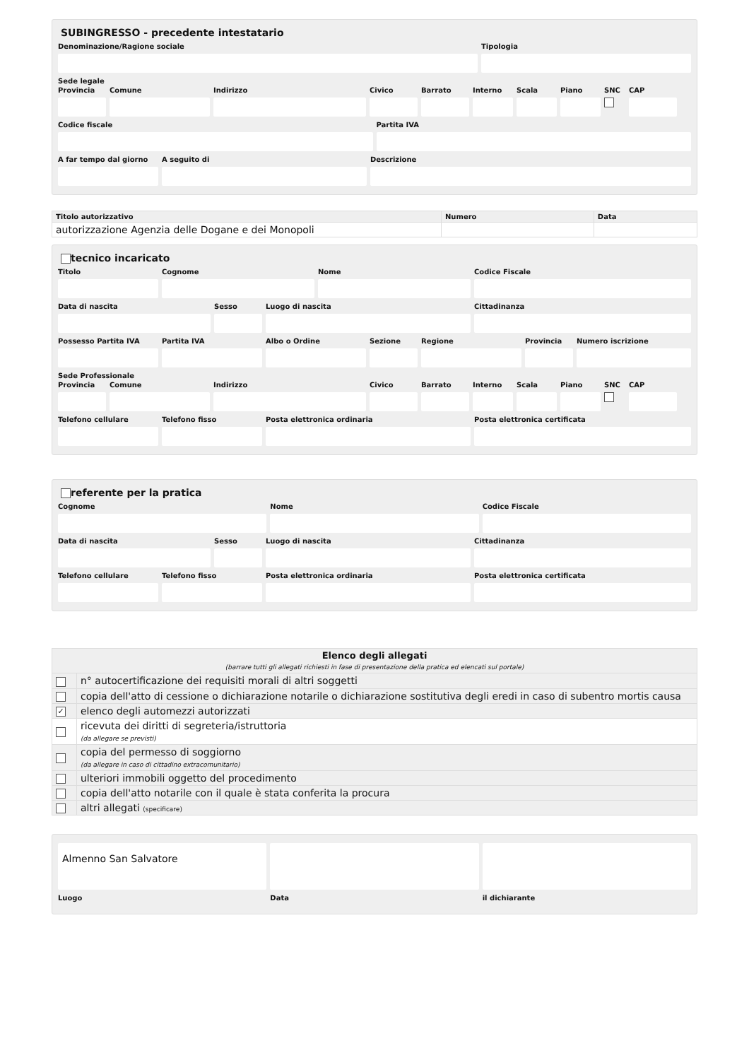SUBINGRESSO - precedente intestatario
Denominazione/Ragione sociale Tipologia
Sede legale
Provincia
Comune Indirizzo Civico Barrato Interno
Scala Piano SNC CAP
Codice fiscale Partita IVA
A far tempo dal giorno
A seguito di Descrizione
| Titolo autorizzativo | Numero | Data |
| --- | --- | --- |
| autorizzazione Agenzia delle Dogane e dei Monopoli | | |
tecnico incaricato
Titolo Cognome Nome Codice Fiscale
Data di nascita Sesso Luogo di nascita Cittadinanza
Possesso Partita IVA
Partita IVA Albo o Ordine Sezione Regione Provincia
Numero iscrizione
Sede Professionale
Provincia
Comune Indirizzo Civico Barrato Interno
Scala Piano SNC CAP
Telefono cellulare
Telefono fisso Posta elettronica ordinaria Posta elettronica certificata
referente per la pratica
Cognome Nome Codice Fiscale
Data di nascita Sesso Luogo di nascita Cittadinanza
Telefono cellulare
Telefono fisso Posta elettronica ordinaria Posta elettronica certificata
| Elenco degli allegati (barrare tutti gli allegati richiesti in fase di presentazione della pratica ed elencati sul portale) | |
| --- | --- |
| | n° autocertificazione dei requisiti morali di altri soggetti |
| | copia dell'atto di cessione o dichiarazione notarile o dichiarazione sostitutiva degli eredi in caso di subentro mortis causa |
| ✓ | elenco degli automezzi autorizzati |
| | ricevuta dei diritti di segreteria/istruttoria (da allegare se previsti) |
| | copia del permesso di soggiorno (da allegare in caso di cittadino extracomunitario) |
| | ulteriori immobili oggetto del procedimento |
| | copia dell'atto notarile con il quale è stata conferita la procura |
| | altri allegati (specificare) |
Almenno San Salvatore
Luogo Data il dichiarante